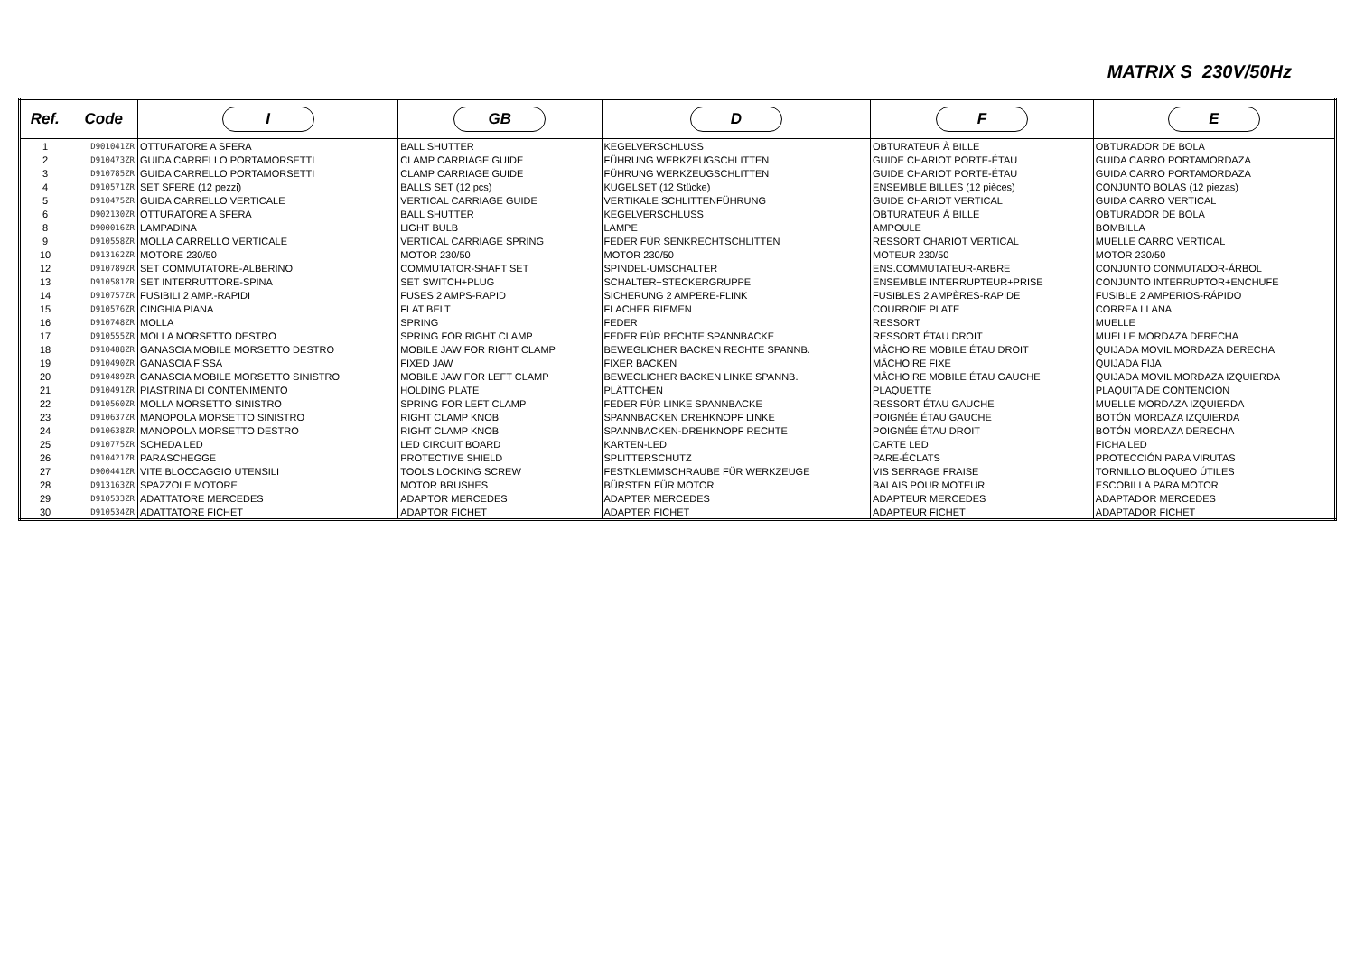MATRIX S 230V/50Hz
| Ref. | Code | I | GB | D | F | E |
| --- | --- | --- | --- | --- | --- | --- |
| 1 | D901041ZR | OTTURATORE A SFERA | BALL SHUTTER | KEGELVERSCHLUSS | OBTURATEUR À BILLE | OBTURADOR DE BOLA |
| 2 | D910473ZR | GUIDA CARRELLO PORTAMORSETTI | CLAMP CARRIAGE GUIDE | FÜHRUNG WERKZEUGSCHLITTEN | GUIDE CHARIOT PORTE-ÉTAU | GUIDA CARRO PORTAMORDAZA |
| 3 | D910785ZR | GUIDA CARRELLO PORTAMORSETTI | CLAMP CARRIAGE GUIDE | FÜHRUNG WERKZEUGSCHLITTEN | GUIDE CHARIOT PORTE-ÉTAU | GUIDA CARRO PORTAMORDAZA |
| 4 | D910571ZR | SET SFERE (12 pezzi) | BALLS SET (12 pcs) | KUGELSET (12 Stücke) | ENSEMBLE BILLES (12 pièces) | CONJUNTO BOLAS (12 piezas) |
| 5 | D910475ZR | GUIDA CARRELLO VERTICALE | VERTICAL CARRIAGE GUIDE | VERTIKALE SCHLITTENFÜHRUNG | GUIDE CHARIOT VERTICAL | GUIDA CARRO VERTICAL |
| 6 | D902130ZR | OTTURATORE A SFERA | BALL SHUTTER | KEGELVERSCHLUSS | OBTURATEUR À BILLE | OBTURADOR DE BOLA |
| 8 | D900016ZR | LAMPADINA | LIGHT BULB | LAMPE | AMPOULE | BOMBILLA |
| 9 | D910558ZR | MOLLA CARRELLO VERTICALE | VERTICAL CARRIAGE SPRING | FEDER FÜR SENKRECHTSCHLITTEN | RESSORT CHARIOT VERTICAL | MUELLE CARRO VERTICAL |
| 10 | D913162ZR | MOTORE 230/50 | MOTOR 230/50 | MOTOR 230/50 | MOTEUR 230/50 | MOTOR 230/50 |
| 12 | D910789ZR | SET COMMUTATORE-ALBERINO | COMMUTATOR-SHAFT SET | SPINDEL-UMSCHALTER | ENS.COMMUTATEUR-ARBRE | CONJUNTO CONMUTADOR-ÁRBOL |
| 13 | D910581ZR | SET INTERRUTTORE-SPINA | SET SWITCH+PLUG | SCHALTER+STECKERGRUPPE | ENSEMBLE INTERRUPTEUR+PRISE | CONJUNTO INTERRUPTOR+ENCHUFE |
| 14 | D910757ZR | FUSIBILI 2 AMP.-RAPIDI | FUSES 2 AMPS-RAPID | SICHERUNG 2 AMPERE-FLINK | FUSIBLES 2 AMPÈRES-RAPIDE | FUSIBLE 2 AMPERIOS-RÁPIDO |
| 15 | D910576ZR | CINGHIA PIANA | FLAT BELT | FLACHER RIEMEN | COURROIE PLATE | CORREA LLANA |
| 16 | D910748ZR | MOLLA | SPRING | FEDER | RESSORT | MUELLE |
| 17 | D910555ZR | MOLLA MORSETTO DESTRO | SPRING FOR RIGHT CLAMP | FEDER FÜR RECHTE SPANNBACKE | RESSORT ÉTAU DROIT | MUELLE MORDAZA DERECHA |
| 18 | D910488ZR | GANASCIA MOBILE MORSETTO DESTRO | MOBILE JAW FOR RIGHT CLAMP | BEWEGLICHER BACKEN RECHTE SPANNB. | MÂCHOIRE MOBILE ÉTAU DROIT | QUIJADA MOVIL MORDAZA DERECHA |
| 19 | D910490ZR | GANASCIA FISSA | FIXED JAW | FIXER BACKEN | MÂCHOIRE FIXE | QUIJADA FIJA |
| 20 | D910489ZR | GANASCIA MOBILE MORSETTO SINISTRO | MOBILE JAW FOR LEFT CLAMP | BEWEGLICHER BACKEN LINKE SPANNB. | MÂCHOIRE MOBILE ÉTAU GAUCHE | QUIJADA MOVIL MORDAZA IZQUIERDA |
| 21 | D910491ZR | PIASTRINA DI CONTENIMENTO | HOLDING PLATE | PLÄTTCHEN | PLAQUETTE | PLAQUITA DE CONTENCIÓN |
| 22 | D910560ZR | MOLLA MORSETTO SINISTRO | SPRING FOR LEFT CLAMP | FEDER FÜR LINKE SPANNBACKE | RESSORT ÉTAU GAUCHE | MUELLE MORDAZA IZQUIERDA |
| 23 | D910637ZR | MANOPOLA MORSETTO SINISTRO | RIGHT CLAMP KNOB | SPANNBACKEN DREHKNOPF LINKE | POIGNÉE ÉTAU GAUCHE | BOTÓN MORDAZA IZQUIERDA |
| 24 | D910638ZR | MANOPOLA MORSETTO DESTRO | RIGHT CLAMP KNOB | SPANNBACKEN-DREHKNOPF RECHTE | POIGNÉE ÉTAU DROIT | BOTÓN MORDAZA DERECHA |
| 25 | D910775ZR | SCHEDA LED | LED CIRCUIT BOARD | KARTEN-LED | CARTE LED | FICHA LED |
| 26 | D910421ZR | PARASCHEGGE | PROTECTIVE SHIELD | SPLITTERSCHUTZ | PARE-ÉCLATS | PROTECCIÓN PARA VIRUTAS |
| 27 | D900441ZR | VITE BLOCCAGGIO UTENSILI | TOOLS LOCKING SCREW | FESTKLEMMSCHRAUBE FÜR WERKZEUGE | VIS SERRAGE FRAISE | TORNILLO BLOQUEO ÚTILES |
| 28 | D913163ZR | SPAZZOLE MOTORE | MOTOR BRUSHES | BÜRSTEN FÜR MOTOR | BALAIS POUR MOTEUR | ESCOBILLA PARA MOTOR |
| 29 | D910533ZR | ADATTATORE MERCEDES | ADAPTOR MERCEDES | ADAPTER MERCEDES | ADAPTEUR MERCEDES | ADAPTADOR MERCEDES |
| 30 | D910534ZR | ADATTATORE FICHET | ADAPTOR FICHET | ADAPTER FICHET | ADAPTEUR FICHET | ADAPTADOR FICHET |